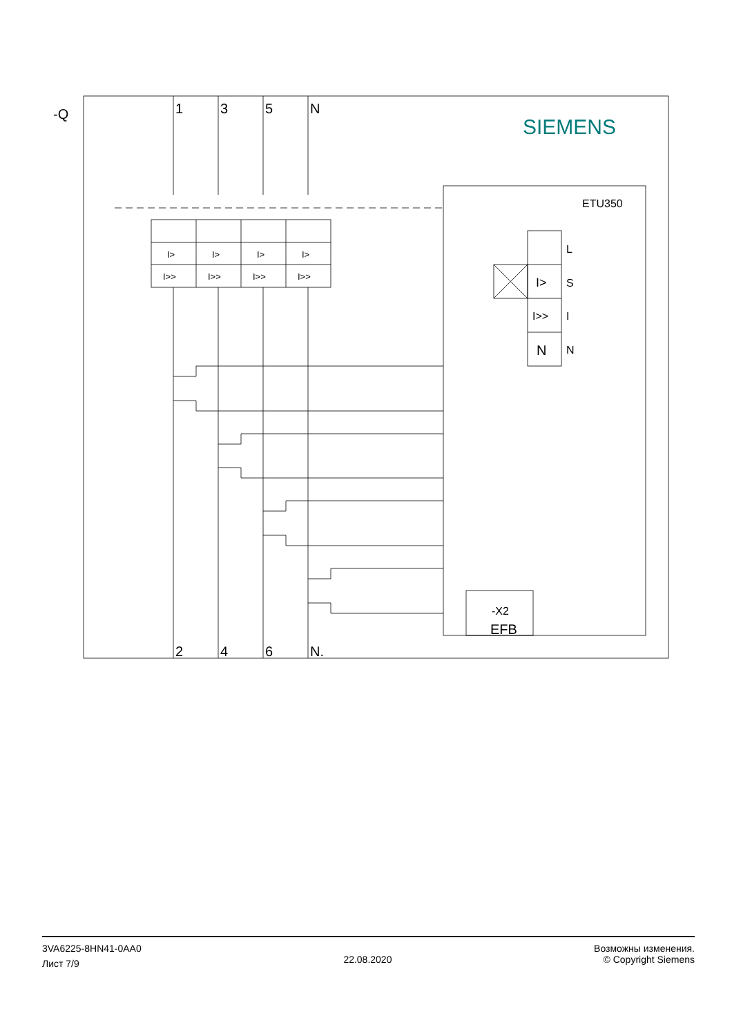-Q
1
3
5
N
2
4
6
N.
SIEMENS
ETU350
I>
I>
I>
I>
I>>
I>>
I>>
I>>
L
I>
S
I>>
I
N
N
-X2
EFB
3VA6225-8HN41-0AA0
Лист 7/9
22.08.2020
Возможны изменения.
© Copyright Siemens